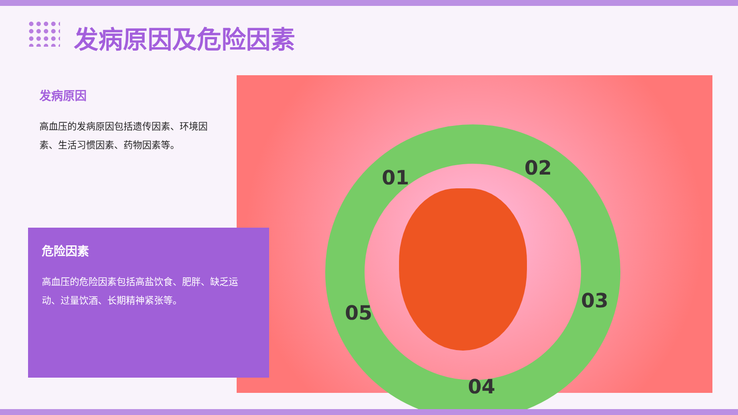发病原因及危险因素
发病原因
高血压的发病原因包括遗传因素、环境因素、生活习惯因素、药物因素等。
01 02
03
04
05
危险因素
高血压的危险因素包括高盐饮食、肥胖、缺乏运动、过量饮酒、长期精神紧张等。